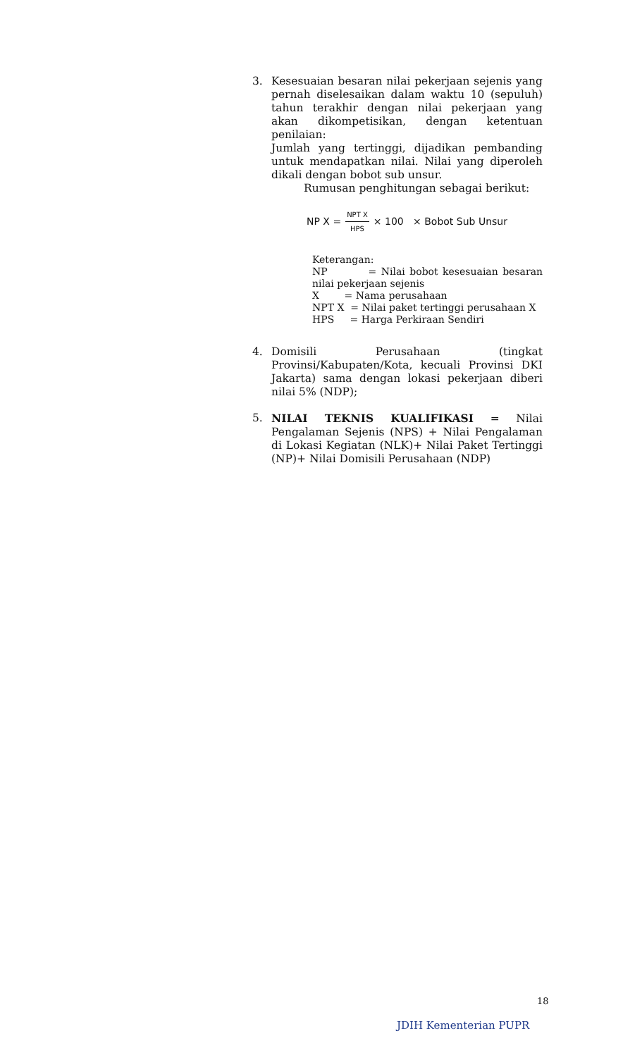3. Kesesuaian besaran nilai pekerjaan sejenis yang pernah diselesaikan dalam waktu 10 (sepuluh) tahun terakhir dengan nilai pekerjaan yang akan dikompetisikan, dengan ketentuan penilaian:
Jumlah yang tertinggi, dijadikan pembanding untuk mendapatkan nilai. Nilai yang diperoleh dikali dengan bobot sub unsur.
Rumusan penghitungan sebagai berikut:
NP X = NPT X HPS × 100 × Bobot Sub Unsur
Keterangan:
NP = Nilai bobot kesesuaian besaran nilai pekerjaan sejenis
X = Nama perusahaan
NPT X = Nilai paket tertinggi perusahaan X
HPS = Harga Perkiraan Sendiri
4. Domisili Perusahaan (tingkat Provinsi/Kabupaten/Kota, kecuali Provinsi DKI Jakarta) sama dengan lokasi pekerjaan diberi nilai 5% (NDP);
5. NILAI TEKNIS KUALIFIKASI = Nilai Pengalaman Sejenis (NPS) + Nilai Pengalaman di Lokasi Kegiatan (NLK)+ Nilai Paket Tertinggi (NP)+ Nilai Domisili Perusahaan (NDP)
18
JDIH Kementerian PUPR